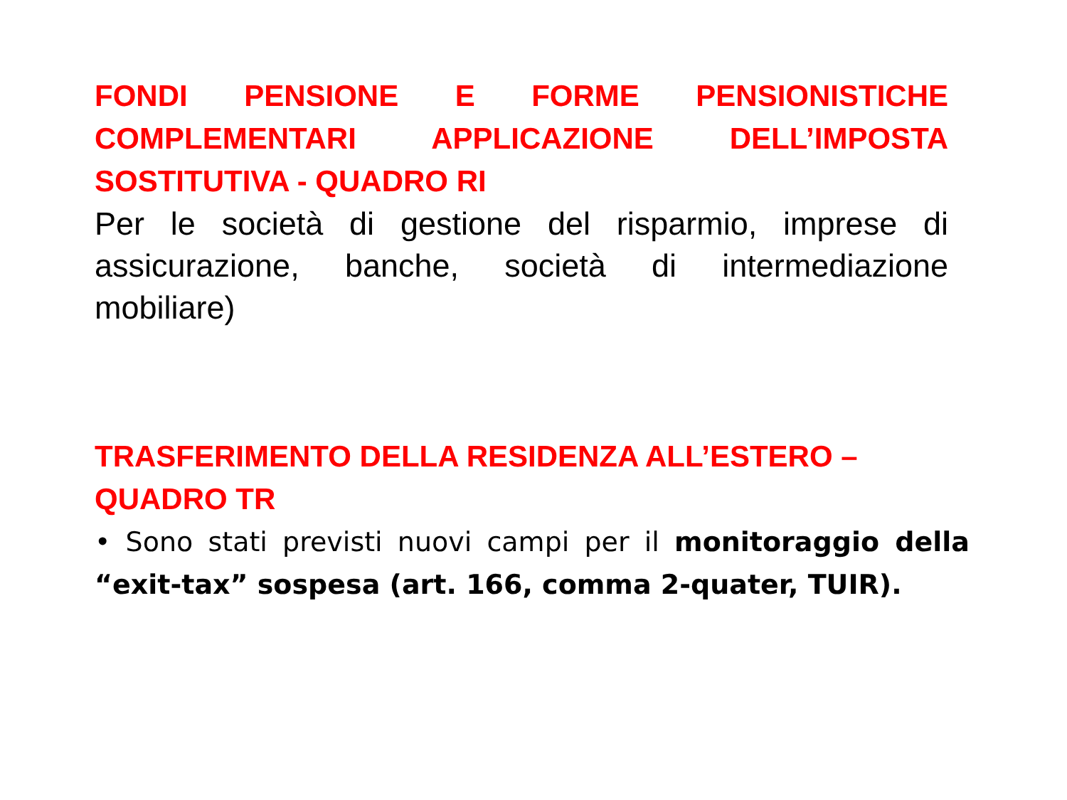FONDI PENSIONE E FORME PENSIONISTICHE COMPLEMENTARI APPLICAZIONE DELL’IMPOSTA SOSTITUTIVA - QUADRO RI
Per le società di gestione del risparmio, imprese di assicurazione, banche, società di intermediazione mobiliare)
TRASFERIMENTO DELLA RESIDENZA ALL’ESTERO –
QUADRO TR
• Sono stati previsti nuovi campi per il monitoraggio della “exit-tax” sospesa (art. 166, comma 2-quater, TUIR).